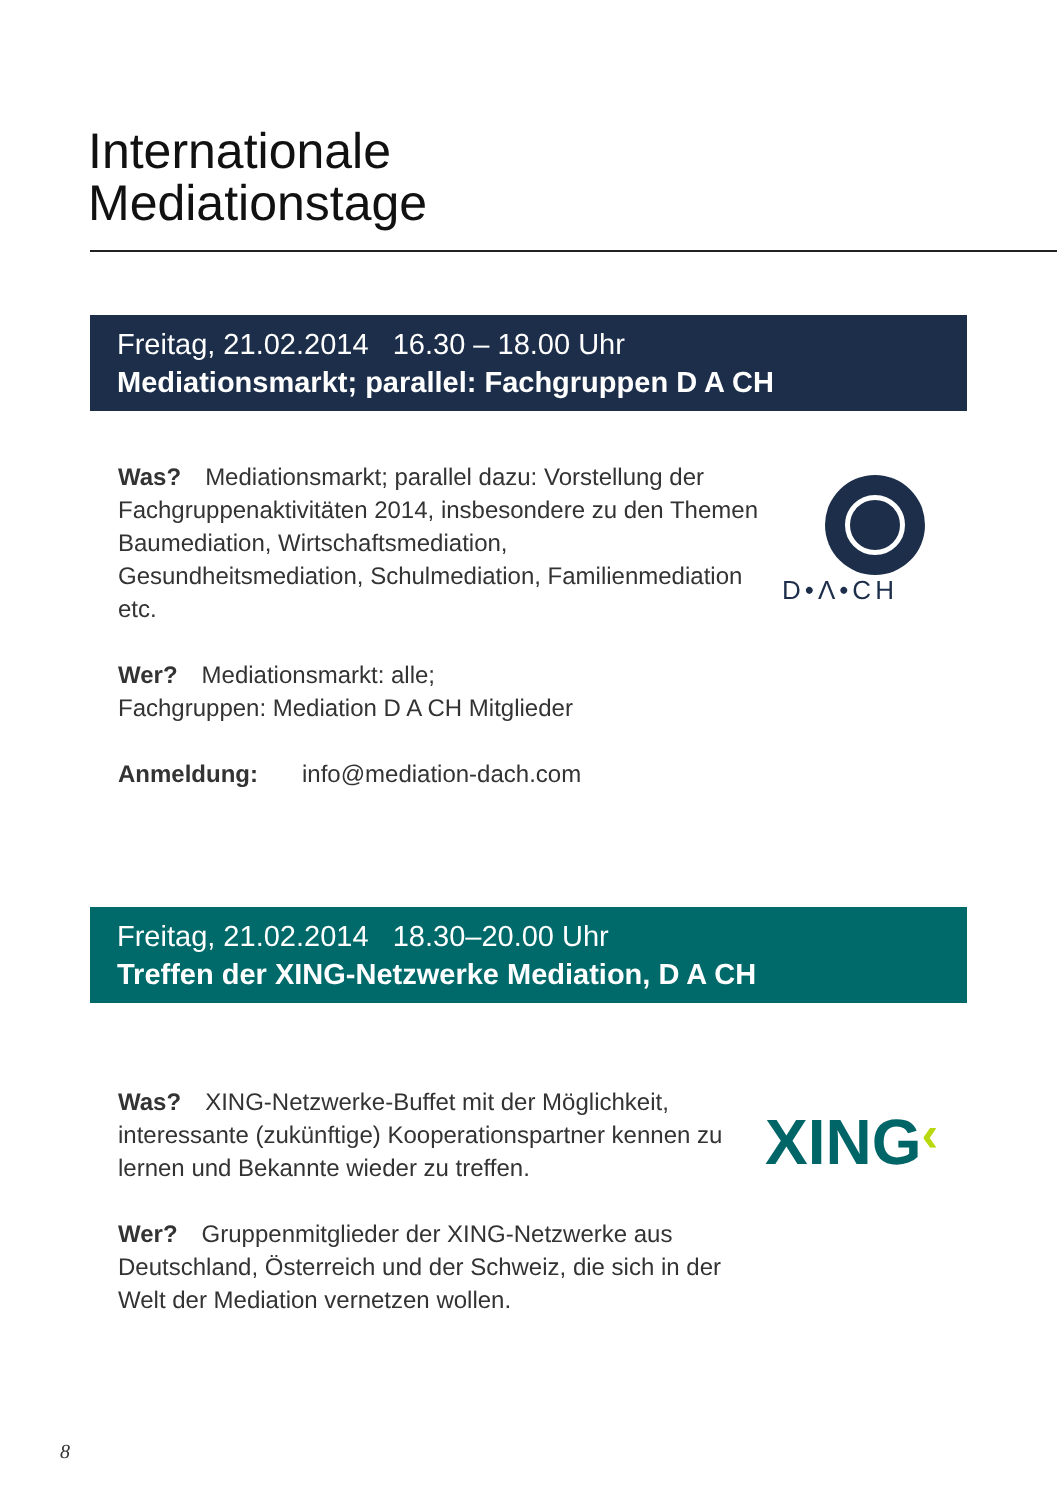Internationale
Mediationstage
Freitag, 21.02.2014 16.30 – 18.00 Uhr
Mediationsmarkt; parallel: Fachgruppen D A CH
Was? Mediationsmarkt; parallel dazu: Vorstellung der Fachgruppenaktivitäten 2014, insbesondere zu den Themen Baumediation, Wirtschaftsmediation, Gesundheitsmediation, Schulmediation, Familienmediation etc.
Wer? Mediationsmarkt: alle;
Fachgruppen: Mediation D A CH Mitglieder
Anmeldung: info@mediation-dach.com
D•Λ•CH
Freitag, 21.02.2014 18.30–20.00 Uhr
Treffen der XING-Netzwerke Mediation, D A CH
Was? XING-Netzwerke-Buffet mit der Möglichkeit, interessante (zukünftige) Kooperationspartner kennen zu lernen und Bekannte wieder zu treffen.
Wer? Gruppenmitglieder der XING-Netzwerke aus Deutschland, Österreich und der Schweiz, die sich in der Welt der Mediation vernetzen wollen.
XING‹
8